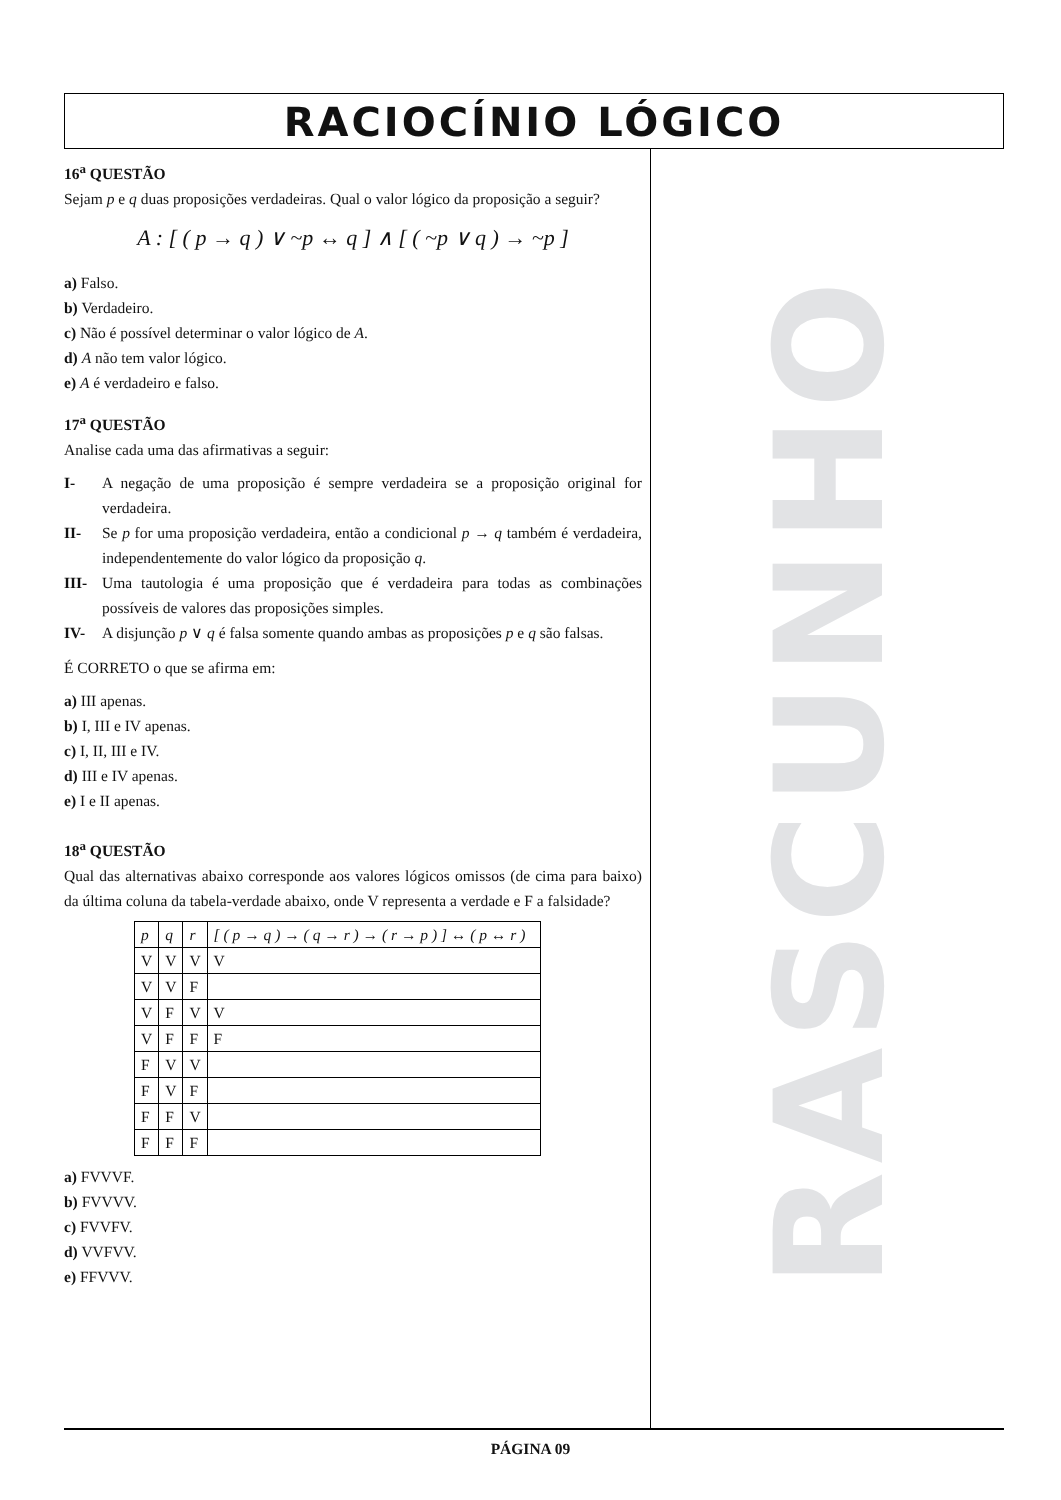RACIOCÍNIO LÓGICO
16<sup>a</sup> QUESTÃO
Sejam p e q duas proposições verdadeiras. Qual o valor lógico da proposição a seguir?
A : [ ( p → q ) ∨ ~p ↔ q ] ∧ [ ( ~p ∨ q ) → ~p ]
a) Falso.
b) Verdadeiro.
c) Não é possível determinar o valor lógico de A.
d) A não tem valor lógico.
e) A é verdadeiro e falso.
17<sup>a</sup> QUESTÃO
Analise cada uma das afirmativas a seguir:
I- A negação de uma proposição é sempre verdadeira se a proposição original for verdadeira.
II- Se p for uma proposição verdadeira, então a condicional p → q também é verdadeira, independentemente do valor lógico da proposição q.
III- Uma tautologia é uma proposição que é verdadeira para todas as combinações possíveis de valores das proposições simples.
IV- A disjunção p ∨ q é falsa somente quando ambas as proposições p e q são falsas.
É CORRETO o que se afirma em:
a) III apenas.
b) I, III e IV apenas.
c) I, II, III e IV.
d) III e IV apenas.
e) I e II apenas.
18<sup>a</sup> QUESTÃO
Qual das alternativas abaixo corresponde aos valores lógicos omissos (de cima para baixo) da última coluna da tabela-verdade abaixo, onde V representa a verdade e F a falsidade?
| p | q | r | [ ( p → q ) → ( q → r ) → ( r → p ) ] ↔ ( p ↔ r ) |
| V | V | V | V |
| V | V | F | |
| V | F | V | V |
| V | F | F | F |
| F | V | V | |
| F | V | F | |
| F | F | V | |
| F | F | F | |
a) FVVVF.
b) FVVVV.
c) FVVFV.
d) VVFVV.
e) FFVVV.
RASCUNHO
PÁGINA 09